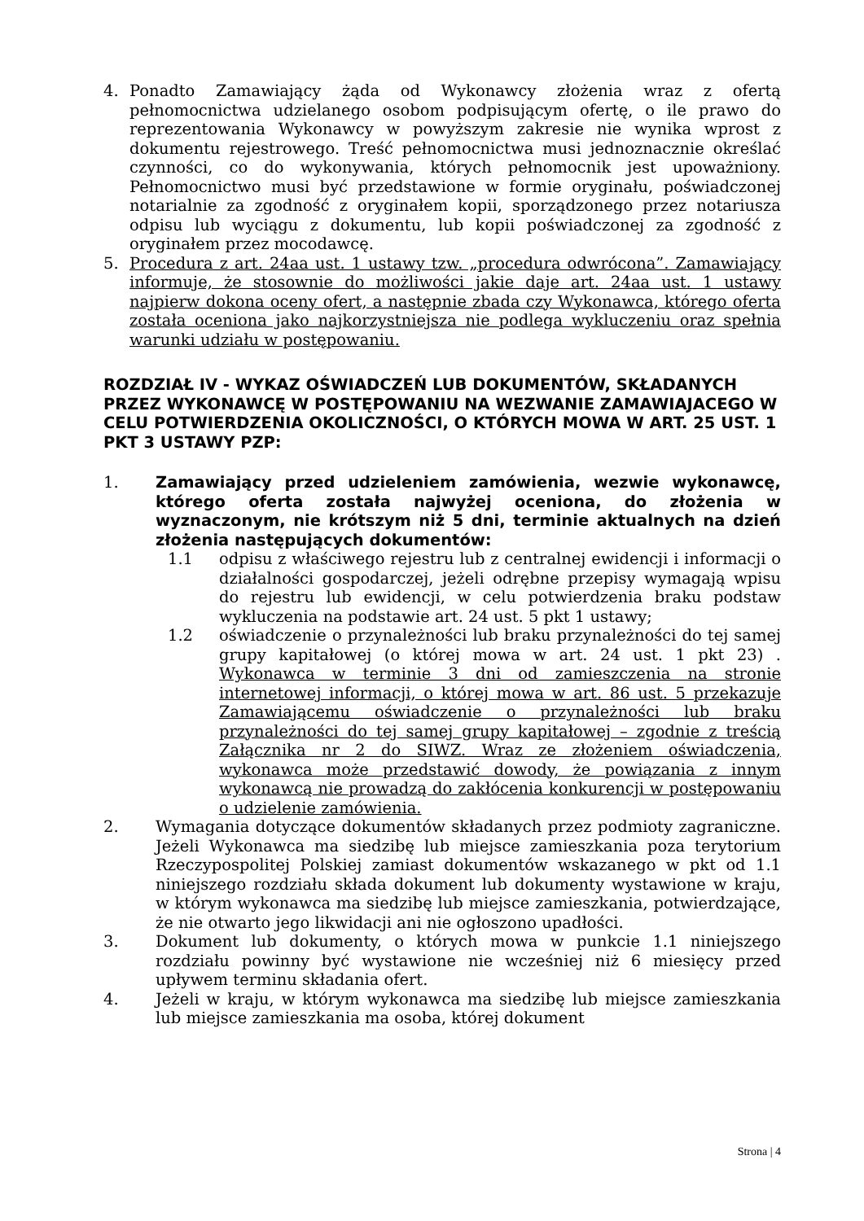4. Ponadto Zamawiający żąda od Wykonawcy złożenia wraz z ofertą pełnomocnictwa udzielanego osobom podpisującym ofertę, o ile prawo do reprezentowania Wykonawcy w powyższym zakresie nie wynika wprost z dokumentu rejestrowego. Treść pełnomocnictwa musi jednoznacznie określać czynności, co do wykonywania, których pełnomocnik jest upoważniony. Pełnomocnictwo musi być przedstawione w formie oryginału, poświadczonej notarialnie za zgodność z oryginałem kopii, sporządzonego przez notariusza odpisu lub wyciągu z dokumentu, lub kopii poświadczonej za zgodność z oryginałem przez mocodawcę.
5. Procedura z art. 24aa ust. 1 ustawy tzw. „procedura odwrócona”. Zamawiający informuje, że stosownie do możliwości jakie daje art. 24aa ust. 1 ustawy najpierw dokona oceny ofert, a następnie zbada czy Wykonawca, którego oferta została oceniona jako najkorzystniejsza nie podlega wykluczeniu oraz spełnia warunki udziału w postępowaniu.
ROZDZIAŁ IV - WYKAZ OŚWIADCZEŃ LUB DOKUMENTÓW, SKŁADANYCH PRZEZ WYKONAWCĘ W POSTĘPOWANIU NA WEZWANIE ZAMAWIAJACEGO W CELU POTWIERDZENIA OKOLICZNOŚCI, O KTÓRYCH MOWA W ART. 25 UST. 1 PKT 3 USTAWY PZP:
1. Zamawiający przed udzieleniem zamówienia, wezwie wykonawcę, którego oferta została najwyżej oceniona, do złożenia w wyznaczonym, nie krótszym niż 5 dni, terminie aktualnych na dzień złożenia następujących dokumentów:
1.1 odpisu z właściwego rejestru lub z centralnej ewidencji i informacji o działalności gospodarczej, jeżeli odrębne przepisy wymagają wpisu do rejestru lub ewidencji, w celu potwierdzenia braku podstaw wykluczenia na podstawie art. 24 ust. 5 pkt 1 ustawy;
1.2 oświadczenie o przynależności lub braku przynależności do tej samej grupy kapitałowej (o której mowa w art. 24 ust. 1 pkt 23) . Wykonawca w terminie 3 dni od zamieszczenia na stronie internetowej informacji, o której mowa w art. 86 ust. 5 przekazuje Zamawiającemu oświadczenie o przynależności lub braku przynależności do tej samej grupy kapitałowej – zgodnie z treścią Załącznika nr 2 do SIWZ. Wraz ze złożeniem oświadczenia, wykonawca może przedstawić dowody, że powiązania z innym wykonawcą nie prowadzą do zakłócenia konkurencji w postępowaniu o udzielenie zamówienia.
2. Wymagania dotyczące dokumentów składanych przez podmioty zagraniczne. Jeżeli Wykonawca ma siedzibę lub miejsce zamieszkania poza terytorium Rzeczypospolitej Polskiej zamiast dokumentów wskazanego w pkt od 1.1 niniejszego rozdziału składa dokument lub dokumenty wystawione w kraju, w którym wykonawca ma siedzibę lub miejsce zamieszkania, potwierdzające, że nie otwarto jego likwidacji ani nie ogłoszono upadłości.
3. Dokument lub dokumenty, o których mowa w punkcie 1.1 niniejszego rozdziału powinny być wystawione nie wcześniej niż 6 miesięcy przed upływem terminu składania ofert.
4. Jeżeli w kraju, w którym wykonawca ma siedzibę lub miejsce zamieszkania lub miejsce zamieszkania ma osoba, której dokument
Strona | 4